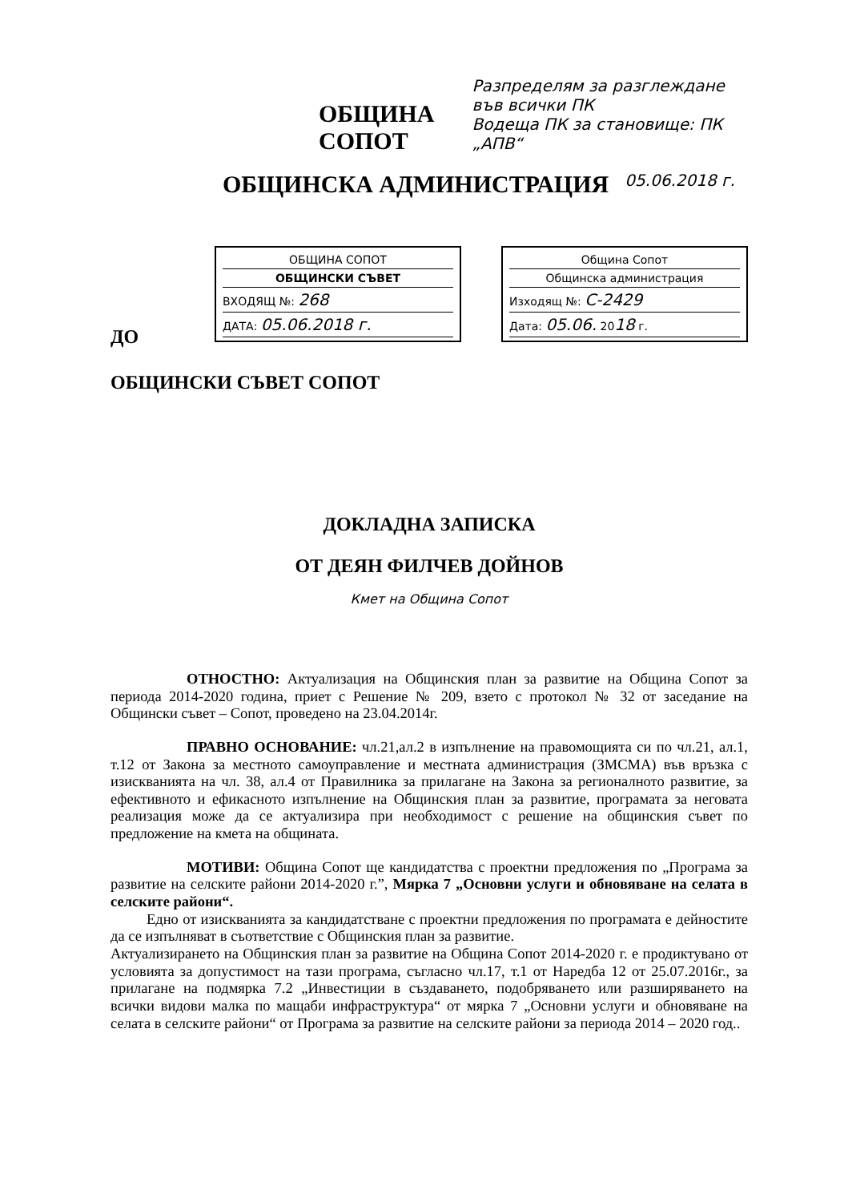ОБЩИНА СОПОТ
Разпределям за разглеждане във всички ПК
Водеща ПК за становище: ПК „АПВ“
ОБЩИНСКА АДМИНИСТРАЦИЯ 05.06.2018 г.
ОБЩИНА СОПОТ
ОБЩИНСКИ СЪВЕТ
ВХОДЯЩ №: 268
ДАТА: 05.06.2018 г.
Община Сопот
Общинска администрация
Изходящ №: С-2429
Дата: 05.06. 2018 г.
ДО
ОБЩИНСКИ СЪВЕТ СОПОТ
ДОКЛАДНА ЗАПИСКА
ОТ ДЕЯН ФИЛЧЕВ ДОЙНОВ
Кмет на Община Сопот
ОТНОСТНО: Актуализация на Общинския план за развитие на Община Сопот за периода 2014-2020 година, приет с Решение № 209, взето с протокол № 32 от заседание на Общински съвет – Сопот, проведено на 23.04.2014г.
ПРАВНО ОСНОВАНИЕ: чл.21,ал.2 в изпълнение на правомощията си по чл.21, ал.1, т.12 от Закона за местното самоуправление и местната администрация (ЗМСМА) във връзка с изискванията на чл. 38, ал.4 от Правилника за прилагане на Закона за регионалното развитие, за ефективното и ефикасното изпълнение на Общинския план за развитие, програмата за неговата реализация може да се актуализира при необходимост с решение на общинския съвет по предложение на кмета на общината.
МОТИВИ: Община Сопот ще кандидатства с проектни предложения по „Програма за развитие на селските райони 2014-2020 г.”, Мярка 7 „Основни услуги и обновяване на селата в селските райони“.
Едно от изискванията за кандидатстване с проектни предложения по програмата е дейностите да се изпълняват в съответствие с Общинския план за развитие.
Актуализирането на Общинския план за развитие на Община Сопот 2014-2020 г. е продиктувано от условията за допустимост на тази програма, съгласно чл.17, т.1 от Наредба 12 от 25.07.2016г., за прилагане на подмярка 7.2 „Инвестиции в създаването, подобряването или разширяването на всички видови малка по мащаби инфраструктура“ от мярка 7 „Основни услуги и обновяване на селата в селските райони“ от Програма за развитие на селските райони за периода 2014 – 2020 год..